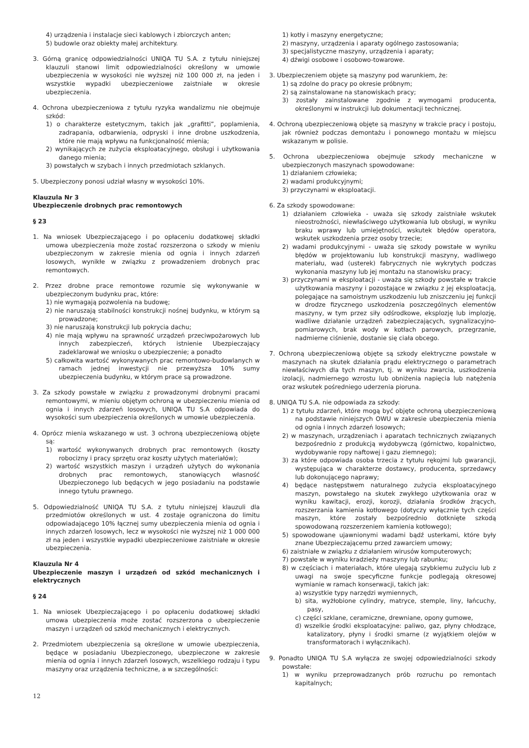4) urządzenia i instalacje sieci kablowych i zbiorczych anten;
5) budowle oraz obiekty małej architektury.
3. Górną granicę odpowiedzialności UNIQA TU S.A. z tytułu niniejszej klauzuli stanowi limit odpowiedzialności określony w umowie ubezpieczenia w wysokości nie wyższej niż 100 000 zł, na jeden i wszystkie wypadki ubezpieczeniowe zaistniałe w okresie ubezpieczenia.
4. Ochrona ubezpieczeniowa z tytułu ryzyka wandalizmu nie obejmuje szkód:
1) o charakterze estetycznym, takich jak „grafitti”, poplamienia, zadrapania, odbarwienia, odpryski i inne drobne uszkodzenia, które nie mają wpływu na funkcjonalność mienia;
2) wynikających ze zużycia eksploatacyjnego, obsługi i użytkowania danego mienia;
3) powstałych w szybach i innych przedmiotach szklanych.
5. Ubezpieczony ponosi udział własny w wysokości 10%.
Klauzula Nr 3
Ubezpieczenie drobnych prac remontowych
§ 23
1. Na wniosek Ubezpieczającego i po opłaceniu dodatkowej składki umowa ubezpieczenia może zostać rozszerzona o szkody w mieniu ubezpieczonym w zakresie mienia od ognia i innych zdarzeń losowych, wynikłe w związku z prowadzeniem drobnych prac remontowych.
2. Przez drobne prace remontowe rozumie się wykonywanie w ubezpieczonym budynku prac, które:
1) nie wymagają pozwolenia na budowę;
2) nie naruszają stabilności konstrukcji nośnej budynku, w którym są prowadzone;
3) nie naruszają konstrukcji lub pokrycia dachu;
4) nie mają wpływu na sprawność urządzeń przeciwpożarowych lub innych zabezpieczeń, których istnienie Ubezpieczający zadeklarował we wniosku o ubezpieczenie; a ponadto
5) całkowita wartość wykonywanych prac remontowo-budowlanych w ramach jednej inwestycji nie przewyższa 10% sumy ubezpieczenia budynku, w którym prace są prowadzone.
3. Za szkody powstałe w związku z prowadzonymi drobnymi pracami remontowymi, w mieniu objętym ochroną w ubezpieczeniu mienia od ognia i innych zdarzeń losowych, UNIQA TU S.A odpowiada do wysokości sum ubezpieczenia określonych w umowie ubezpieczenia.
4. Oprócz mienia wskazanego w ust. 3 ochroną ubezpieczeniową objęte są:
1) wartość wykonywanych drobnych prac remontowych (koszty robocizny i pracy sprzętu oraz koszty użytych materiałów);
2) wartość wszystkich maszyn i urządzeń użytych do wykonania drobnych prac remontowych, stanowiących własność Ubezpieczonego lub będących w jego posiadaniu na podstawie innego tytułu prawnego.
5. Odpowiedzialność UNIQA TU S.A. z tytułu niniejszej klauzuli dla przedmiotów określonych w ust. 4 zostaje ograniczona do limitu odpowiadającego 10% łącznej sumy ubezpieczenia mienia od ognia i innych zdarzeń losowych, lecz w wysokości nie wyższej niż 1 000 000 zł na jeden i wszystkie wypadki ubezpieczeniowe zaistniałe w okresie ubezpieczenia.
Klauzula Nr 4
Ubezpieczenie maszyn i urządzeń od szkód mechanicznych i elektrycznych
§ 24
1. Na wniosek Ubezpieczającego i po opłaceniu dodatkowej składki umowa ubezpieczenia może zostać rozszerzona o ubezpieczenie maszyn i urządzeń od szkód mechanicznych i elektrycznych.
2. Przedmiotem ubezpieczenia są określone w umowie ubezpieczenia, będące w posiadaniu Ubezpieczonego, ubezpieczone w zakresie mienia od ognia i innych zdarzeń losowych, wszelkiego rodzaju i typu maszyny oraz urządzenia techniczne, a w szczególności:
1) kotły i maszyny energetyczne;
2) maszyny, urządzenia i aparaty ogólnego zastosowania;
3) specjalistyczne maszyny, urządzenia i aparaty;
4) dźwigi osobowe i osobowo-towarowe.
3. Ubezpieczeniem objęte są maszyny pod warunkiem, że:
1) są zdolne do pracy po okresie próbnym;
2) są zainstalowane na stanowiskach pracy;
3) zostały zainstalowane zgodnie z wymogami producenta, określonymi w instrukcji lub dokumentacji technicznej.
4. Ochroną ubezpieczeniową objęte są maszyny w trakcie pracy i postoju, jak również podczas demontażu i ponownego montażu w miejscu wskazanym w polisie.
5. Ochrona ubezpieczeniowa obejmuje szkody mechaniczne w ubezpieczonych maszynach spowodowane:
1) działaniem człowieka;
2) wadami produkcyjnymi;
3) przyczynami w eksploatacji.
6. Za szkody spowodowane:
1) działaniem człowieka - uważa się szkody zaistniałe wskutek nieostrożności, niewłaściwego użytkowania lub obsługi, w wyniku braku wprawy lub umiejętności, wskutek błędów operatora, wskutek uszkodzenia przez osoby trzecie;
2) wadami produkcyjnymi - uważa się szkody powstałe w wyniku błędów w projektowaniu lub konstrukcji maszyny, wadliwego materiału, wad (usterek) fabrycznych nie wykrytych podczas wykonania maszyny lub jej montażu na stanowisku pracy;
3) przyczynami w eksploatacji - uważa się szkody powstałe w trakcie użytkowania maszyny i pozostające w związku z jej eksploatacją, polegające na samoistnym uszkodzeniu lub zniszczeniu jej funkcji w drodze fizycznego uszkodzenia poszczególnych elementów maszyny, w tym przez siły odśrodkowe, eksplozję lub implozję, wadliwe działanie urządzeń zabezpieczających, sygnalizacyjno-pomiarowych, brak wody w kotłach parowych, przegrzanie, nadmierne ciśnienie, dostanie się ciała obcego.
7. Ochroną ubezpieczeniową objęte są szkody elektryczne powstałe w maszynach na skutek działania prądu elektrycznego o parametrach niewłaściwych dla tych maszyn, tj. w wyniku zwarcia, uszkodzenia izolacji, nadmiernego wzrostu lub obniżenia napięcia lub natężenia oraz wskutek pośredniego uderzenia pioruna.
8. UNIQA TU S.A. nie odpowiada za szkody:
1) z tytułu zdarzeń, które mogą być objęte ochroną ubezpieczeniową na podstawie niniejszych OWU w zakresie ubezpieczenia mienia od ognia i innych zdarzeń losowych;
2) w maszynach, urządzeniach i aparatach technicznych związanych bezpośrednio z produkcją wydobywczą (górnictwo, kopalnictwo, wydobywanie ropy naftowej i gazu ziemnego);
3) za które odpowiada osoba trzecia z tytułu rękojmi lub gwarancji, występująca w charakterze dostawcy, producenta, sprzedawcy lub dokonującego naprawy;
4) będące następstwem naturalnego zużycia eksploatacyjnego maszyn, powstałego na skutek zwykłego użytkowania oraz w wyniku kawitacji, erozji, korozji, działania środków żrących, rozszerzania kamienia kotłowego (dotyczy wyłącznie tych części maszyn, które zostały bezpośrednio dotknięte szkodą spowodowaną rozszerzeniem kamienia kotłowego);
5) spowodowane ujawnionymi wadami bądź usterkami, które były znane Ubezpieczającemu przed zawarciem umowy;
6) zaistniałe w związku z działaniem wirusów komputerowych;
7) powstałe w wyniku kradzieży maszyny lub rabunku;
8) w częściach i materiałach, które ulegają szybkiemu zużyciu lub z uwagi na swoje specyficzne funkcje podlegają okresowej wymianie w ramach konserwacji, takich jak:
a) wszystkie typy narzędzi wymiennych,
b) sita, wyżłobione cylindry, matryce, stemple, liny, łańcuchy, pasy,
c) części szklane, ceramiczne, drewniane, opony gumowe,
d) wszelkie środki eksploatacyjne: paliwo, gaz, płyny chłodzące, katalizatory, płyny i środki smarne (z wyjątkiem olejów w transformatorach i wyłącznikach).
9. Ponadto UNIQA TU S.A wyłącza ze swojej odpowiedzialności szkody powstałe:
1) w wyniku przeprowadzanych prób rozruchu po remontach kapitalnych;
12